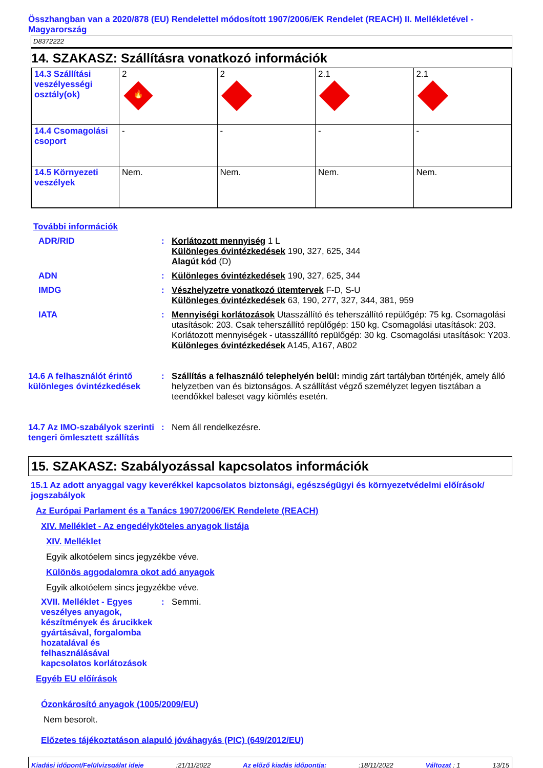Összhangban van a 2020/878 (EU) Rendelettel módosított 1907/2006/EK Rendelet (REACH) II. Mellékletével - Magyarország
D8372222
14. SZAKASZ: Szállításra vonatkozó információk
| 14.3 Szállítási veszélyességi osztály(ok) | 2 🔥 | 2 | 2.1 | 2.1 |
| 14.4 Csomagolási csoport | - | - | - | - |
| 14.5 Környezeti veszélyek | Nem. | Nem. | Nem. | Nem. |
További információk
ADR/RID : Korlátozott mennyiség 1 L
Különleges óvintézkedések 190, 327, 625, 344
Alagút kód (D)
ADN : Különleges óvintézkedések 190, 327, 625, 344
IMDG : Vészhelyzetre vonatkozó ütemtervek F-D, S-U
Különleges óvintézkedések 63, 190, 277, 327, 344, 381, 959
IATA : Mennyiségi korlátozások Utasszállító és teherszállító repülőgép: 75 kg. Csomagolási utasítások: 203. Csak teherszállító repülőgép: 150 kg. Csomagolási utasítások: 203. Korlátozott mennyiségek - utasszállító repülőgép: 30 kg. Csomagolási utasítások: Y203.
Különleges óvintézkedések A145, A167, A802
14.6 A felhasználót érintő különleges óvintézkedések
: Szállítás a felhasználó telephelyén belül: mindig zárt tartályban történjék, amely álló helyzetben van és biztonságos. A szállítást végző személyzet legyen tisztában a teendőkkel baleset vagy kiömlés esetén.
14.7 Az IMO-szabályok szerinti tengeri ömlesztett szállítás
: Nem áll rendelkezésre.
15. SZAKASZ: Szabályozással kapcsolatos információk
15.1 Az adott anyaggal vagy keverékkel kapcsolatos biztonsági, egészségügyi és környezetvédelmi előírások/ jogszabályok
Az Európai Parlament és a Tanács 1907/2006/EK Rendelete (REACH)
XIV. Melléklet - Az engedélyköteles anyagok listája
XIV. Melléklet
Egyik alkotóelem sincs jegyzékbe véve.
Különös aggodalomra okot adó anyagok
Egyik alkotóelem sincs jegyzékbe véve.
XVII. Melléklet - Egyes veszélyes anyagok, készítmények és árucikkek gyártásával, forgalomba hozatalával és felhasználásával kapcsolatos korlátozások
: Semmi.
Egyéb EU előírások
Ózonkárosító anyagok (1005/2009/EU)
Nem besorolt.
Előzetes tájékoztatáson alapuló jóváhagyás (PIC) (649/2012/EU)
Kiadási időpont/Felülvizsgálat ideje:21/11/2022 Az előző kiadás időpontja::18/11/2022 Változat : 1 13/15